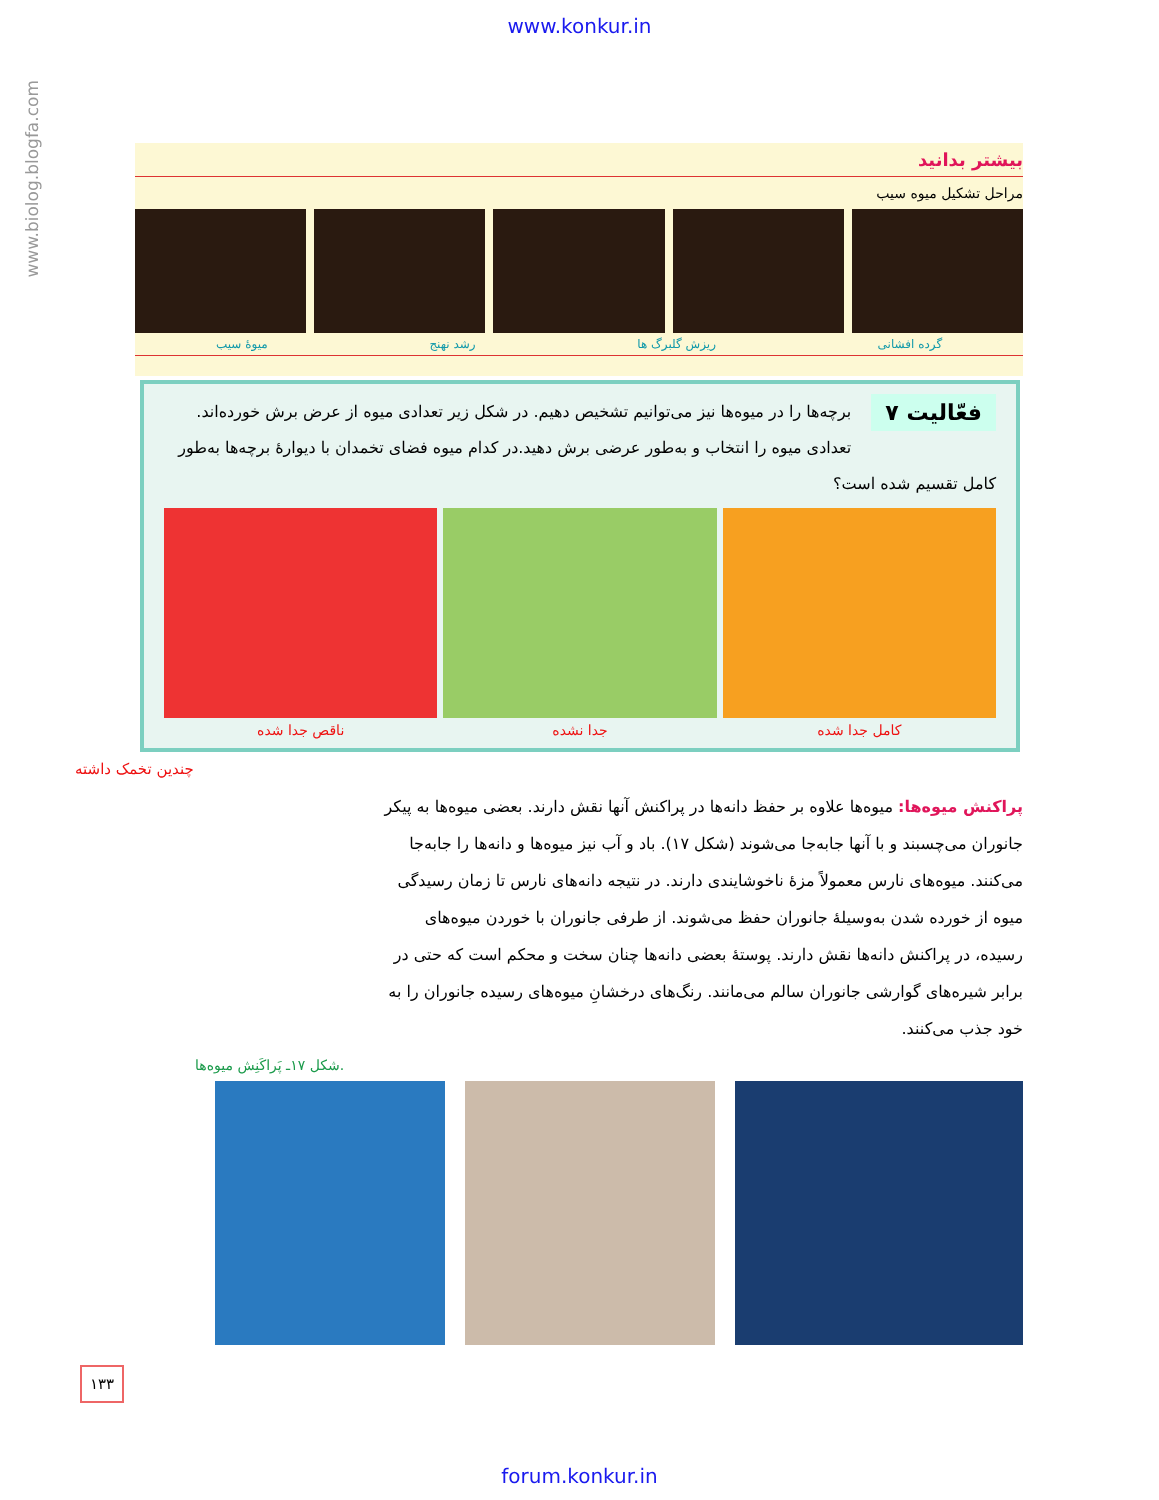www.konkur.in
www.biolog.blogfa.com
بیشتر بدانید
مراحل تشکیل میوه سیب
گرده افشانی ریزش گلبرگ ها رشد نهنج میوهٔ سیب
فعّالیت ۷
برچه‌ها را در میوه‌ها نیز می‌توانیم تشخیص دهیم. در شکل زیر تعدادی میوه از عرض برش خورده‌اند. تعدادی میوه را انتخاب و به‌طور عرضی برش دهید.در کدام میوه فضای تخمدان با دیوارهٔ برچه‌ها به‌طور کامل تقسیم شده است؟
کامل جدا شده جدا نشده ناقص جدا شده
چندین تخمک داشته
پراکنش میوه‌ها: میوه‌ها علاوه بر حفظ دانه‌ها در پراکنش آنها نقش دارند. بعضی میوه‌ها به پیکر جانوران می‌چسبند و با آنها جابه‌جا می‌شوند (شکل ۱۷). باد و آب نیز میوه‌ها و دانه‌ها را جابه‌جا می‌کنند. میوه‌های نارس معمولاً مزهٔ ناخوشایندی دارند. در نتیجه دانه‌های نارس تا زمان رسیدگی میوه از خورده شدن به‌وسیلهٔ جانوران حفظ می‌شوند. از طرفی جانوران با خوردن میوه‌های رسیده، در پراکنش دانه‌ها نقش دارند. پوستهٔ بعضی دانه‌ها چنان سخت و محکم است که حتی در برابر شیره‌های گوارشی جانوران سالم می‌مانند. رنگ‌های درخشانِ میوه‌های رسیده جانوران را به خود جذب می‌کنند.
شکل ۱۷ـ پَراکَنِش میوه‌ها.
۱۳۳
forum.konkur.in